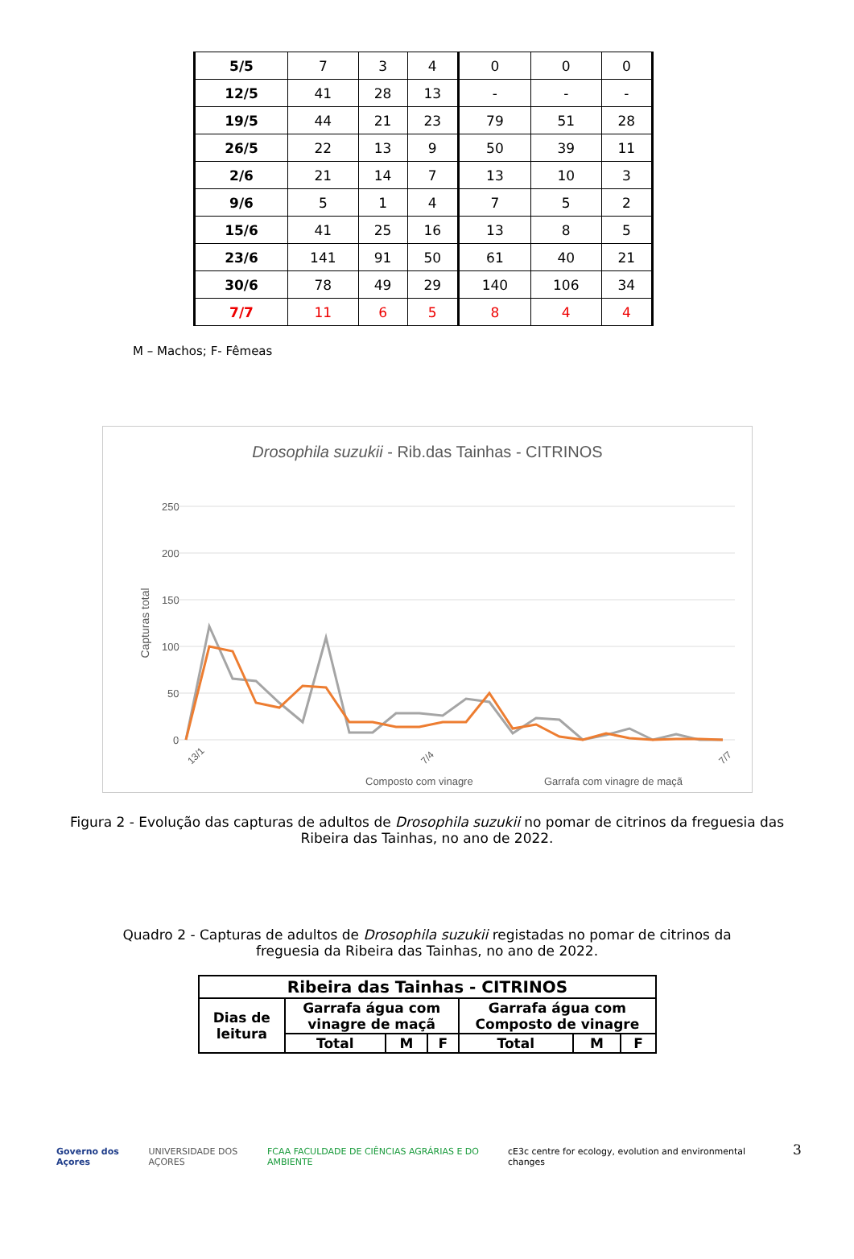| 5/5 | 7 | 3 | 4 | 0 | 0 | 0 |
| 12/5 | 41 | 28 | 13 | - | - | - |
| 19/5 | 44 | 21 | 23 | 79 | 51 | 28 |
| 26/5 | 22 | 13 | 9 | 50 | 39 | 11 |
| 2/6 | 21 | 14 | 7 | 13 | 10 | 3 |
| 9/6 | 5 | 1 | 4 | 7 | 5 | 2 |
| 15/6 | 41 | 25 | 16 | 13 | 8 | 5 |
| 23/6 | 141 | 91 | 50 | 61 | 40 | 21 |
| 30/6 | 78 | 49 | 29 | 140 | 106 | 34 |
| 7/7 | 11 | 6 | 5 | 8 | 4 | 4 |
M – Machos; F- Fêmeas
Drosophila suzukii - Rib.das Tainhas - CITRINOS
250
200
150
100
50
0
Capturas total
13/1
7/4
7/7
Composto com vinagre
Garrafa com vinagre de maçã
Figura 2 - Evolução das capturas de adultos de Drosophila suzukii no pomar de citrinos da freguesia das Ribeira das Tainhas, no ano de 2022.
Quadro 2 - Capturas de adultos de Drosophila suzukii registadas no pomar de citrinos da freguesia da Ribeira das Tainhas, no ano de 2022.
| Ribeira das Tainhas - CITRINOS | | | | | | |
| --- | --- | --- | --- | --- | --- | --- |
| Dias de leitura | Garrafa água com vinagre de maçã | | | Garrafa água com Composto de vinagre | | |
| | Total | M | F | Total | M | F |
3
Governo dos Açores UNIVERSIDADE DOS AÇORES FCAA FACULDADE DE CIÊNCIAS AGRÁRIAS E DO AMBIENTE cE3c centre for ecology, evolution and environmental changes